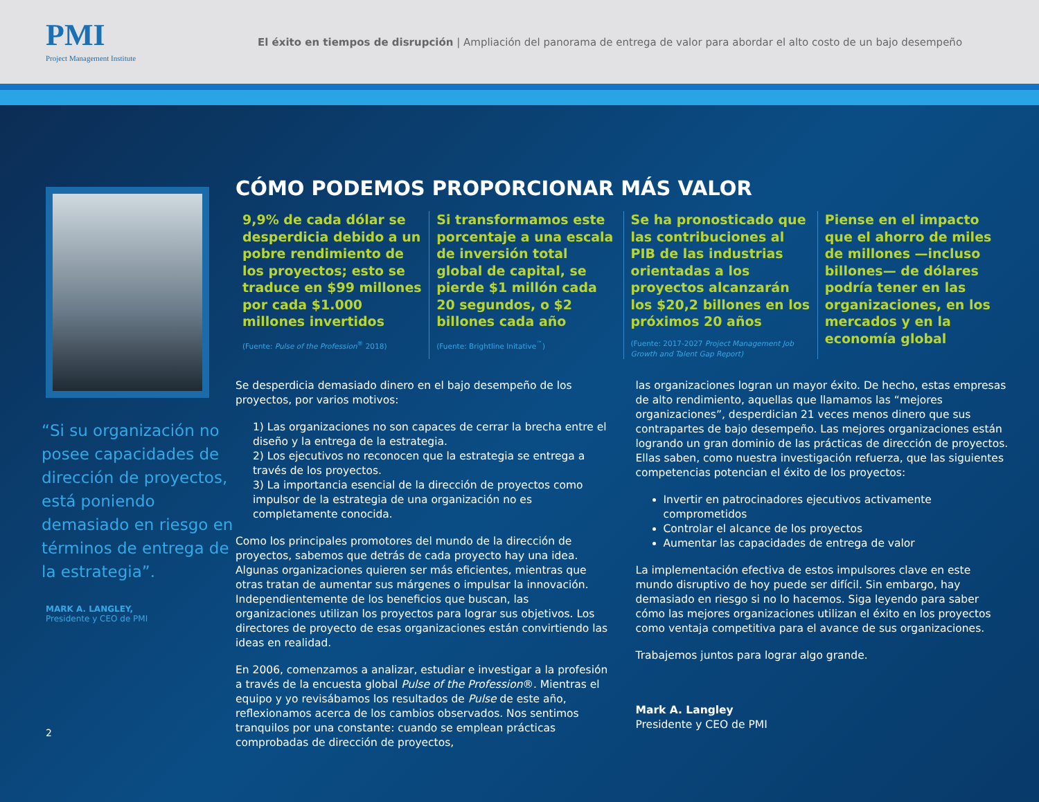PMI
Project Management Institute
El éxito en tiempos de disrupción | Ampliación del panorama de entrega de valor para abordar el alto costo de un bajo desempeño
“Si su organización no posee capacidades de dirección de proyectos, está poniendo demasiado en riesgo en términos de entrega de la estrategia”.
MARK A. LANGLEY,
Presidente y CEO de PMI
2
CÓMO PODEMOS PROPORCIONAR MÁS VALOR
9,9% de cada dólar se desperdicia debido a un pobre rendimiento de los proyectos; esto se traduce en $99 millones por cada $1.000 millones invertidos
(Fuente: Pulse of the Profession<sup>®</sup> 2018)
Si transformamos este porcentaje a una escala de inversión total global de capital, se pierde $1 millón cada 20 segundos, o $2 billones cada año
(Fuente: Brightline Initative<sup>™</sup>)
Se ha pronosticado que las contribuciones al PIB de las industrias orientadas a los proyectos alcanzarán los $20,2 billones en los próximos 20 años
(Fuente: 2017-2027 Project Management Job Growth and Talent Gap Report)
Piense en el impacto que el ahorro de miles de millones —incluso billones— de dólares podría tener en las organizaciones, en los mercados y en la economía global
Se desperdicia demasiado dinero en el bajo desempeño de los proyectos, por varios motivos:
1) Las organizaciones no son capaces de cerrar la brecha entre el diseño y la entrega de la estrategia.
2) Los ejecutivos no reconocen que la estrategia se entrega a través de los proyectos.
3) La importancia esencial de la dirección de proyectos como impulsor de la estrategia de una organización no es completamente conocida.
Como los principales promotores del mundo de la dirección de proyectos, sabemos que detrás de cada proyecto hay una idea. Algunas organizaciones quieren ser más eficientes, mientras que otras tratan de aumentar sus márgenes o impulsar la innovación. Independientemente de los beneficios que buscan, las organizaciones utilizan los proyectos para lograr sus objetivos. Los directores de proyecto de esas organizaciones están convirtiendo las ideas en realidad.
En 2006, comenzamos a analizar, estudiar e investigar a la profesión a través de la encuesta global Pulse of the Profession®. Mientras el equipo y yo revisábamos los resultados de Pulse de este año, reflexionamos acerca de los cambios observados. Nos sentimos tranquilos por una constante: cuando se emplean prácticas comprobadas de dirección de proyectos,
las organizaciones logran un mayor éxito. De hecho, estas empresas de alto rendimiento, aquellas que llamamos las “mejores organizaciones”, desperdician 21 veces menos dinero que sus contrapartes de bajo desempeño. Las mejores organizaciones están logrando un gran dominio de las prácticas de dirección de proyectos. Ellas saben, como nuestra investigación refuerza, que las siguientes competencias potencian el éxito de los proyectos:
Invertir en patrocinadores ejecutivos activamente comprometidos
Controlar el alcance de los proyectos
Aumentar las capacidades de entrega de valor
La implementación efectiva de estos impulsores clave en este mundo disruptivo de hoy puede ser difícil. Sin embargo, hay demasiado en riesgo si no lo hacemos. Siga leyendo para saber cómo las mejores organizaciones utilizan el éxito en los proyectos como ventaja competitiva para el avance de sus organizaciones.
Trabajemos juntos para lograr algo grande.
Mark A. Langley
Presidente y CEO de PMI